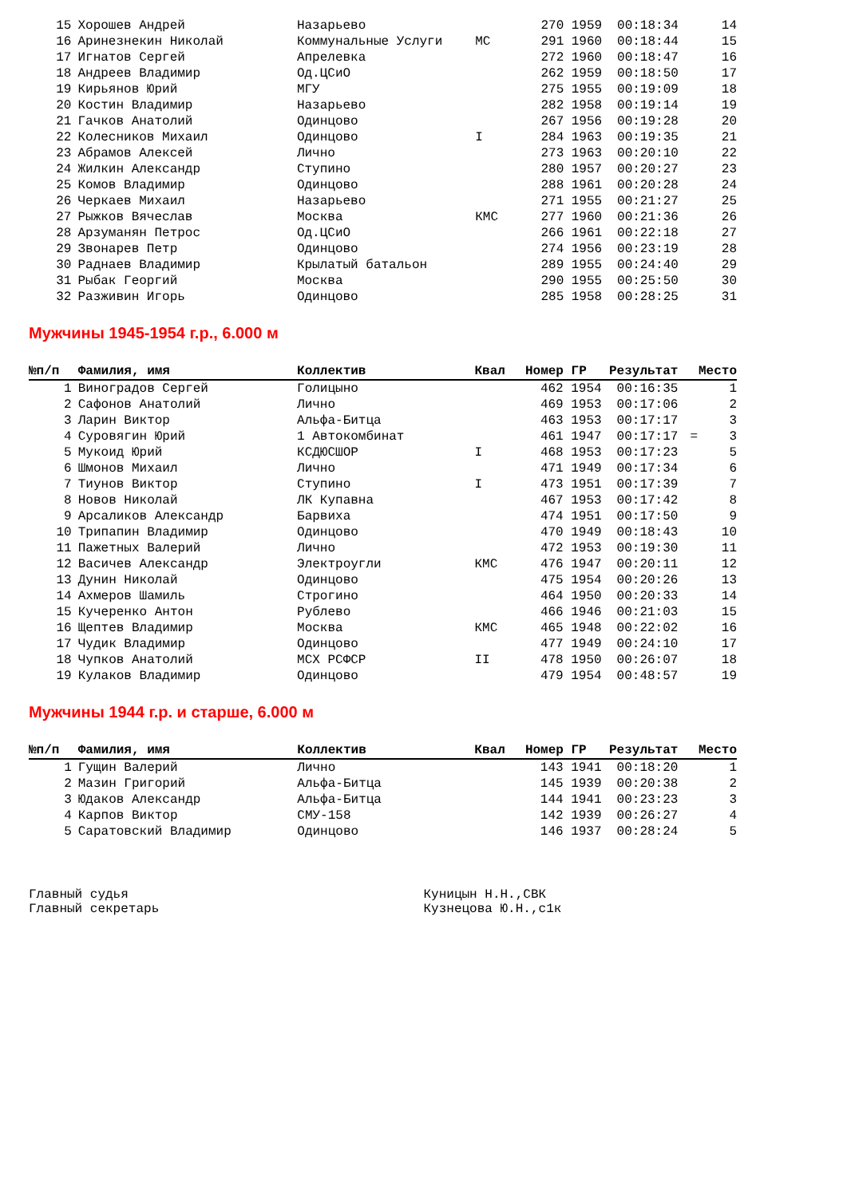| 15 | Хорошев Андрей | Назарьево | | 270 | 1959 | 00:18:34 | | 14 |
| 16 | Аринезнекин Николай | Коммунальные Услуги | МС | 291 | 1960 | 00:18:44 | | 15 |
| 17 | Игнатов Сергей | Апрелевка | | 272 | 1960 | 00:18:47 | | 16 |
| 18 | Андреев Владимир | Од.ЦСиО | | 262 | 1959 | 00:18:50 | | 17 |
| 19 | Кирьянов Юрий | МГУ | | 275 | 1955 | 00:19:09 | | 18 |
| 20 | Костин Владимир | Назарьево | | 282 | 1958 | 00:19:14 | | 19 |
| 21 | Гачков Анатолий | Одинцово | | 267 | 1956 | 00:19:28 | | 20 |
| 22 | Колесников Михаил | Одинцово | I | 284 | 1963 | 00:19:35 | | 21 |
| 23 | Абрамов Алексей | Лично | | 273 | 1963 | 00:20:10 | | 22 |
| 24 | Жилкин Александр | Ступино | | 280 | 1957 | 00:20:27 | | 23 |
| 25 | Комов Владимир | Одинцово | | 288 | 1961 | 00:20:28 | | 24 |
| 26 | Черкаев Михаил | Назарьево | | 271 | 1955 | 00:21:27 | | 25 |
| 27 | Рыжков Вячеслав | Москва | КМС | 277 | 1960 | 00:21:36 | | 26 |
| 28 | Арзуманян Петрос | Од.ЦСиО | | 266 | 1961 | 00:22:18 | | 27 |
| 29 | Звонарев Петр | Одинцово | | 274 | 1956 | 00:23:19 | | 28 |
| 30 | Раднаев Владимир | Крылатый батальон | | 289 | 1955 | 00:24:40 | | 29 |
| 31 | Рыбак Георгий | Москва | | 290 | 1955 | 00:25:50 | | 30 |
| 32 | Разживин Игорь | Одинцово | | 285 | 1958 | 00:28:25 | | 31 |
Мужчины 1945-1954 г.р., 6.000 м
| №п/п | Фамилия, имя | Коллектив | Квал | Номер ГР | | Результат | Место | |
| --- | --- | --- | --- | --- | --- | --- | --- | --- |
| 1 | Виноградов Сергей | Голицыно | | 462 | 1954 | 00:16:35 | | 1 |
| 2 | Сафонов Анатолий | Лично | | 469 | 1953 | 00:17:06 | | 2 |
| 3 | Ларин Виктор | Альфа-Битца | | 463 | 1953 | 00:17:17 | | 3 |
| 4 | Суровягин Юрий | 1 Автокомбинат | | 461 | 1947 | 00:17:17 | = | 3 |
| 5 | Мукоид Юрий | КСДЮСШОР | I | 468 | 1953 | 00:17:23 | | 5 |
| 6 | Шмонов Михаил | Лично | | 471 | 1949 | 00:17:34 | | 6 |
| 7 | Тиунов Виктор | Ступино | I | 473 | 1951 | 00:17:39 | | 7 |
| 8 | Новов Николай | ЛК Купавна | | 467 | 1953 | 00:17:42 | | 8 |
| 9 | Арсаликов Александр | Барвиха | | 474 | 1951 | 00:17:50 | | 9 |
| 10 | Трипапин Владимир | Одинцово | | 470 | 1949 | 00:18:43 | | 10 |
| 11 | Пажетных Валерий | Лично | | 472 | 1953 | 00:19:30 | | 11 |
| 12 | Васичев Александр | Электроугли | КМС | 476 | 1947 | 00:20:11 | | 12 |
| 13 | Дунин Николай | Одинцово | | 475 | 1954 | 00:20:26 | | 13 |
| 14 | Ахмеров Шамиль | Строгино | | 464 | 1950 | 00:20:33 | | 14 |
| 15 | Кучеренко Антон | Рублево | | 466 | 1946 | 00:21:03 | | 15 |
| 16 | Щептев Владимир | Москва | КМС | 465 | 1948 | 00:22:02 | | 16 |
| 17 | Чудик Владимир | Одинцово | | 477 | 1949 | 00:24:10 | | 17 |
| 18 | Чупков Анатолий | МСХ РСФСР | II | 478 | 1950 | 00:26:07 | | 18 |
| 19 | Кулаков Владимир | Одинцово | | 479 | 1954 | 00:48:57 | | 19 |
Мужчины 1944 г.р. и старше, 6.000 м
| №п/п | Фамилия, имя | Коллектив | Квал | Номер ГР | | Результат | Место | |
| --- | --- | --- | --- | --- | --- | --- | --- | --- |
| 1 | Гущин Валерий | Лично | | 143 | 1941 | 00:18:20 | | 1 |
| 2 | Мазин Григорий | Альфа-Битца | | 145 | 1939 | 00:20:38 | | 2 |
| 3 | Юдаков Александр | Альфа-Битца | | 144 | 1941 | 00:23:23 | | 3 |
| 4 | Карпов Виктор | СМУ-158 | | 142 | 1939 | 00:26:27 | | 4 |
| 5 | Саратовский Владимир | Одинцово | | 146 | 1937 | 00:28:24 | | 5 |
Главный судья
Главный секретарь
Куницын Н.Н.,СВК
Кузнецова Ю.Н.,с1к